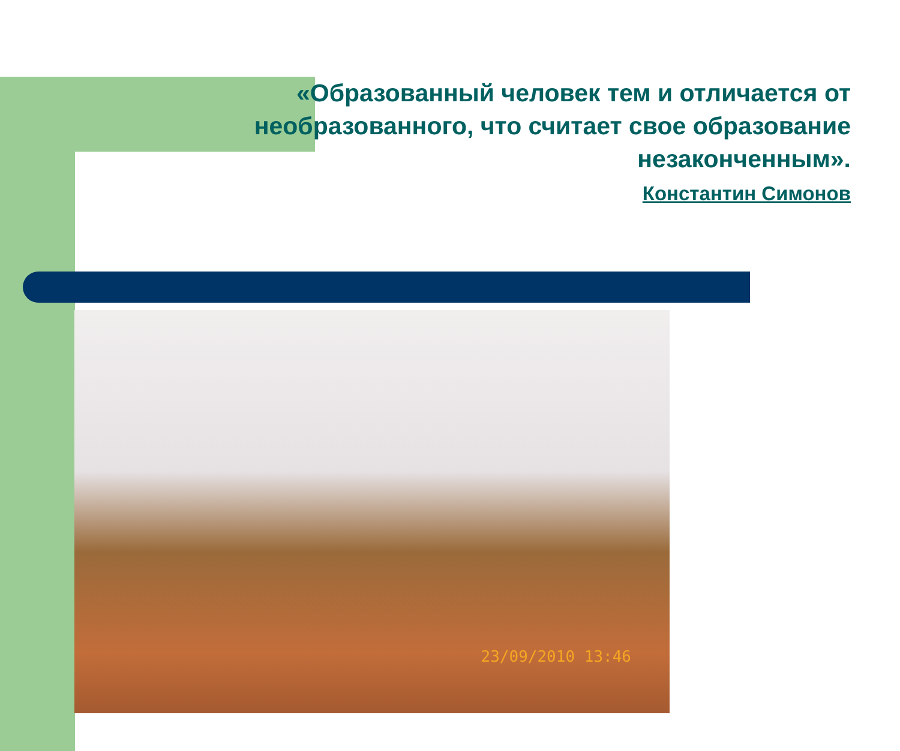«Образованный человек тем и отличается от необразованного, что считает свое образование незаконченным».
Константин Симонов
23/09/2010 13:46